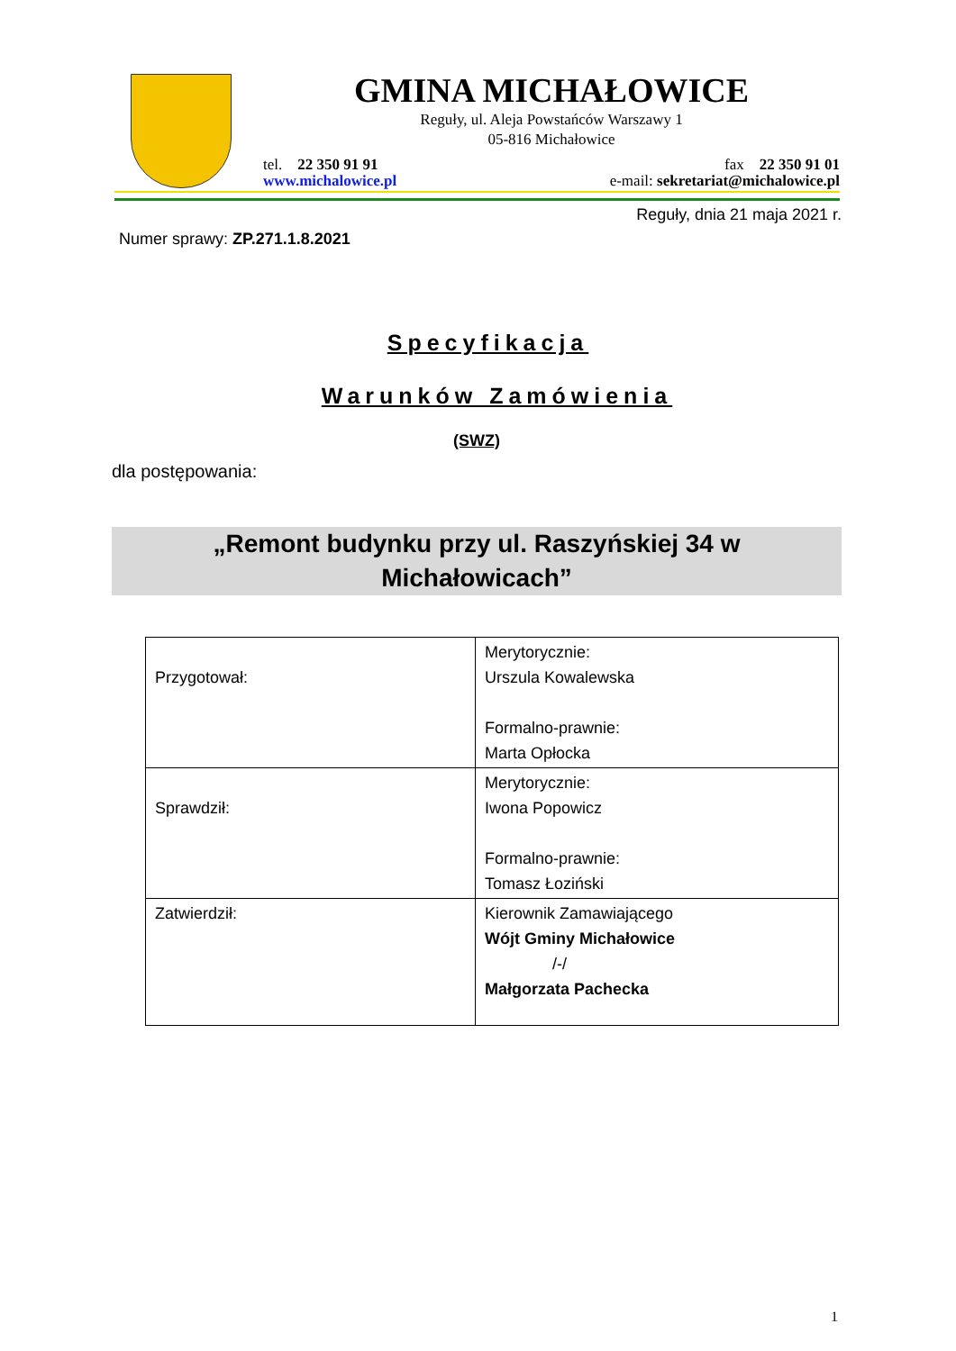GMINA MICHAŁOWICE
Reguły, ul. Aleja Powstańców Warszawy 1
05-816 Michałowice
tel. 22 350 91 91
www.michalowice.pl
fax 22 350 91 01
e-mail: sekretariat@michalowice.pl
Reguły, dnia 21 maja 2021 r.
Numer sprawy: ZP.271.1.8.2021
Specyfikacja
Warunków Zamówienia
(SWZ)
dla postępowania:
„Remont budynku przy ul. Raszyńskiej 34 w
Michałowicach”
| Przygotował: | Merytorycznie: Urszula Kowalewska Formalno-prawnie: Marta Opłocka |
| Sprawdził: | Merytorycznie: Iwona Popowicz Formalno-prawnie: Tomasz Łoziński |
| Zatwierdził: | Kierownik Zamawiającego Wójt Gminy Michałowice /-/ Małgorzata Pachecka |
1